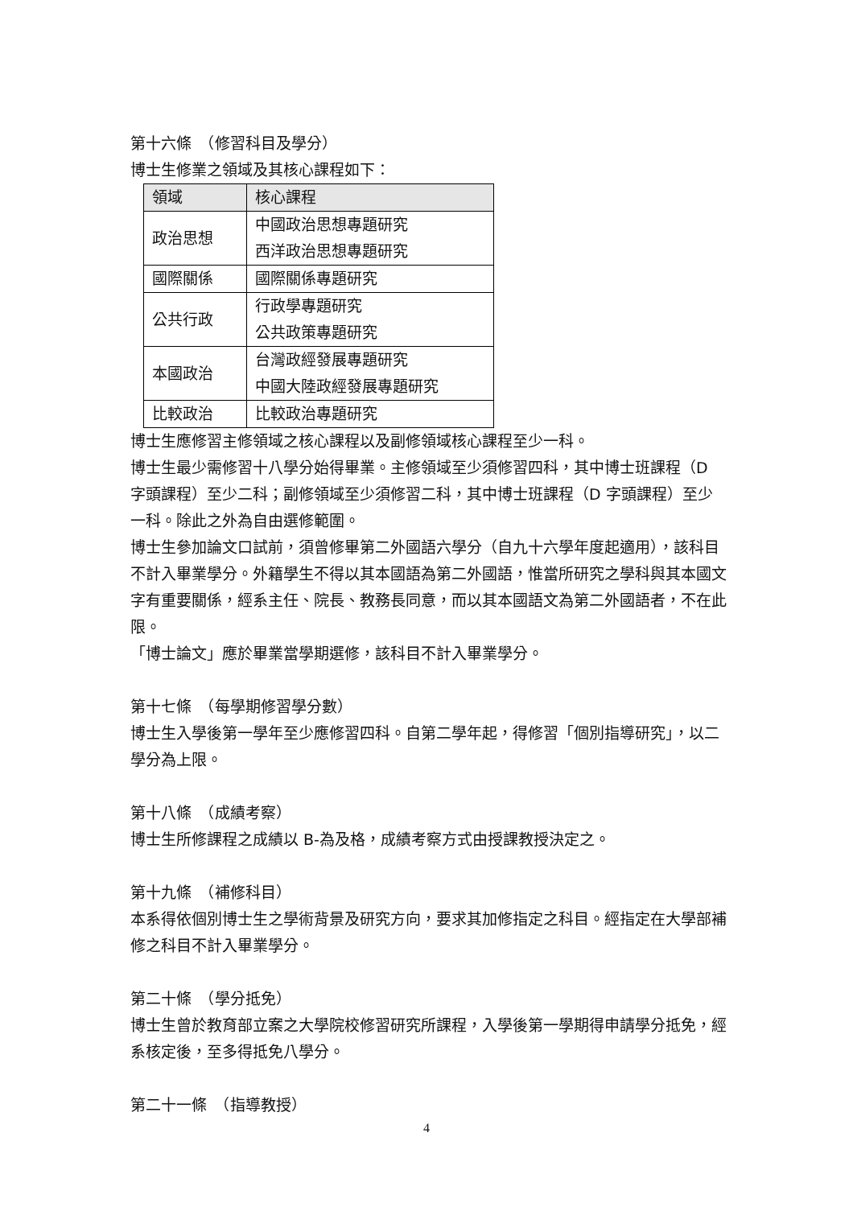第十六條　（修習科目及學分）
博士生修業之領域及其核心課程如下：
| 領域 | 核心課程 |
| --- | --- |
| 政治思想 | 中國政治思想專題研究 西洋政治思想專題研究 |
| 國際關係 | 國際關係專題研究 |
| 公共行政 | 行政學專題研究 公共政策專題研究 |
| 本國政治 | 台灣政經發展專題研究 中國大陸政經發展專題研究 |
| 比較政治 | 比較政治專題研究 |
博士生應修習主修領域之核心課程以及副修領域核心課程至少一科。
博士生最少需修習十八學分始得畢業。主修領域至少須修習四科，其中博士班課程（D 字頭課程）至少二科；副修領域至少須修習二科，其中博士班課程（D 字頭課程）至少一科。除此之外為自由選修範圍。
博士生參加論文口試前，須曾修畢第二外國語六學分（自九十六學年度起適用），該科目不計入畢業學分。外籍學生不得以其本國語為第二外國語，惟當所研究之學科與其本國文字有重要關係，經系主任、院長、教務長同意，而以其本國語文為第二外國語者，不在此限。
「博士論文」應於畢業當學期選修，該科目不計入畢業學分。
第十七條　（每學期修習學分數）
博士生入學後第一學年至少應修習四科。自第二學年起，得修習「個別指導研究」，以二學分為上限。
第十八條　（成績考察）
博士生所修課程之成績以 B-為及格，成績考察方式由授課教授決定之。
第十九條　（補修科目）
本系得依個別博士生之學術背景及研究方向，要求其加修指定之科目。經指定在大學部補修之科目不計入畢業學分。
第二十條　（學分抵免）
博士生曾於教育部立案之大學院校修習研究所課程，入學後第一學期得申請學分抵免，經系核定後，至多得抵免八學分。
第二十一條　（指導教授）
4